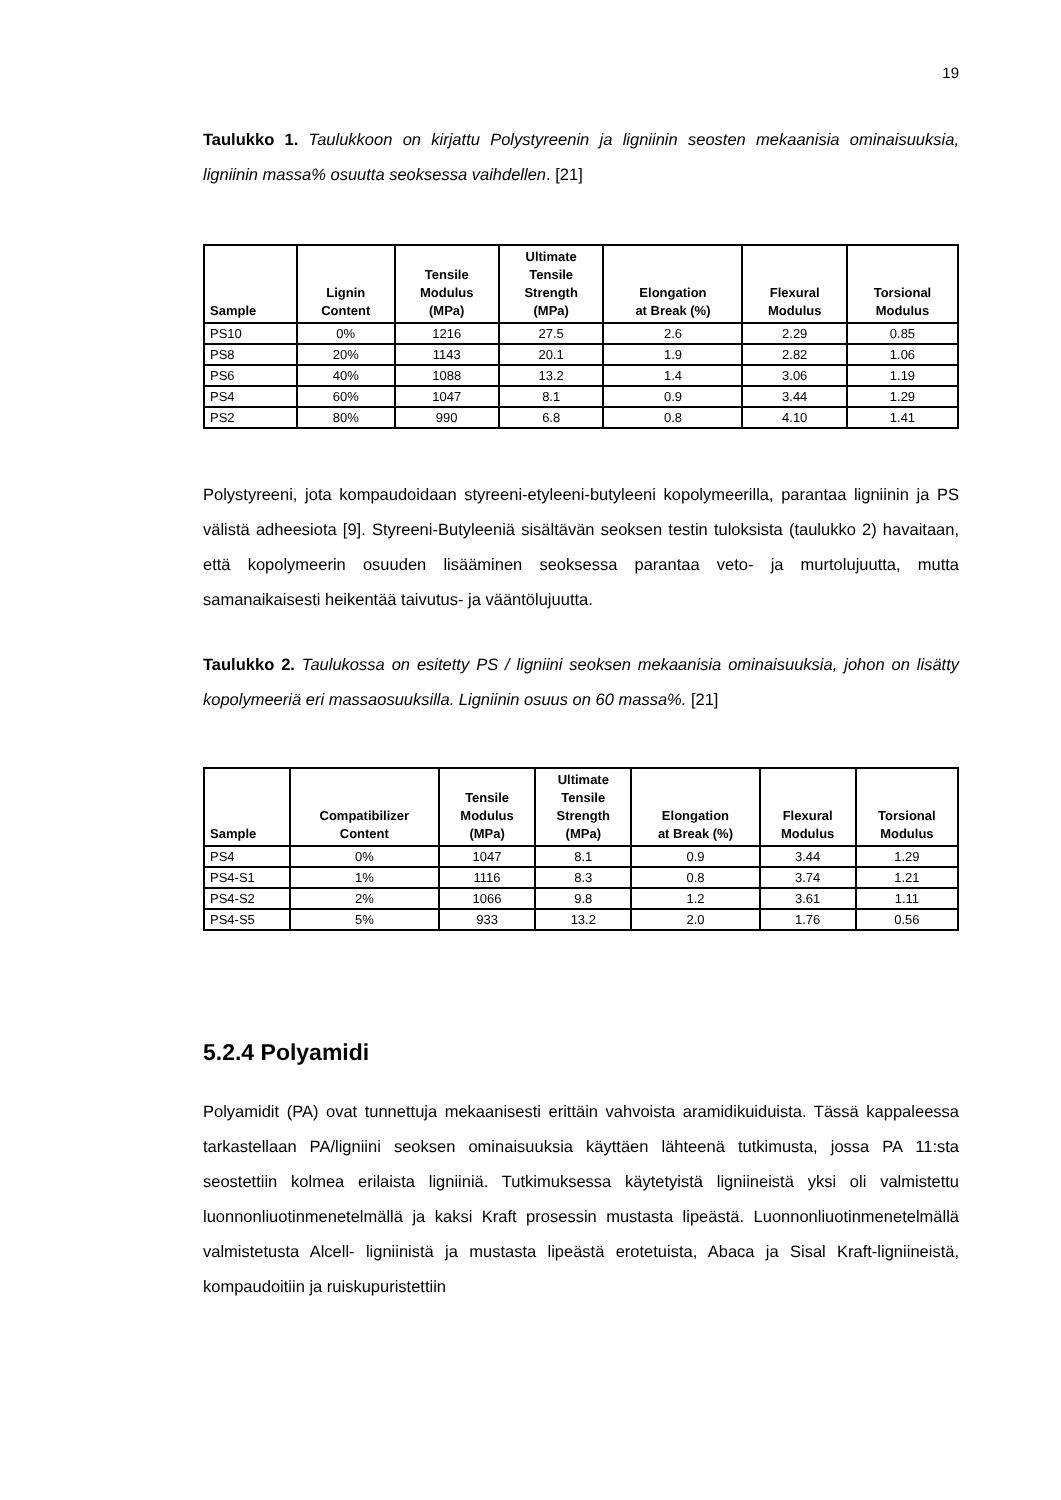19
Taulukko 1. Taulukkoon on kirjattu Polystyreenin ja ligniinin seosten mekaanisia ominaisuuksia, ligniinin massa% osuutta seoksessa vaihdellen. [21]
| Sample | Lignin Content | Tensile Modulus (MPa) | Ultimate Tensile Strength (MPa) | Elongation at Break (%) | Flexural Modulus | Torsional Modulus |
| --- | --- | --- | --- | --- | --- | --- |
| PS10 | 0% | 1216 | 27.5 | 2.6 | 2.29 | 0.85 |
| PS8 | 20% | 1143 | 20.1 | 1.9 | 2.82 | 1.06 |
| PS6 | 40% | 1088 | 13.2 | 1.4 | 3.06 | 1.19 |
| PS4 | 60% | 1047 | 8.1 | 0.9 | 3.44 | 1.29 |
| PS2 | 80% | 990 | 6.8 | 0.8 | 4.10 | 1.41 |
Polystyreeni, jota kompaudoidaan styreeni-etyleeni-butyleeni kopolymeerilla, parantaa ligniinin ja PS välistä adheesiota [9]. Styreeni-Butyleeniä sisältävän seoksen testin tuloksista (taulukko 2) havaitaan, että kopolymeerin osuuden lisääminen seoksessa parantaa veto- ja murtolujuutta, mutta samanaikaisesti heikentää taivutus- ja vääntölujuutta.
Taulukko 2. Taulukossa on esitetty PS / ligniini seoksen mekaanisia ominaisuuksia, johon on lisätty kopolymeeriä eri massaosuuksilla. Ligniinin osuus on 60 massa%. [21]
| Sample | Compatibilizer Content | Tensile Modulus (MPa) | Ultimate Tensile Strength (MPa) | Elongation at Break (%) | Flexural Modulus | Torsional Modulus |
| --- | --- | --- | --- | --- | --- | --- |
| PS4 | 0% | 1047 | 8.1 | 0.9 | 3.44 | 1.29 |
| PS4-S1 | 1% | 1116 | 8.3 | 0.8 | 3.74 | 1.21 |
| PS4-S2 | 2% | 1066 | 9.8 | 1.2 | 3.61 | 1.11 |
| PS4-S5 | 5% | 933 | 13.2 | 2.0 | 1.76 | 0.56 |
5.2.4 Polyamidi
Polyamidit (PA) ovat tunnettuja mekaanisesti erittäin vahvoista aramidikuiduista. Tässä kappaleessa tarkastellaan PA/ligniini seoksen ominaisuuksia käyttäen lähteenä tutkimusta, jossa PA 11:sta seostettiin kolmea erilaista ligniiniä. Tutkimuksessa käytetyistä ligniineistä yksi oli valmistettu luonnonliuotinmenetelmällä ja kaksi Kraft prosessin mustasta lipeästä. Luonnonliuotinmenetelmällä valmistetusta Alcell- ligniinistä ja mustasta lipeästä erotetuista, Abaca ja Sisal Kraft-ligniineistä, kompaudoitiin ja ruiskupuristettiin